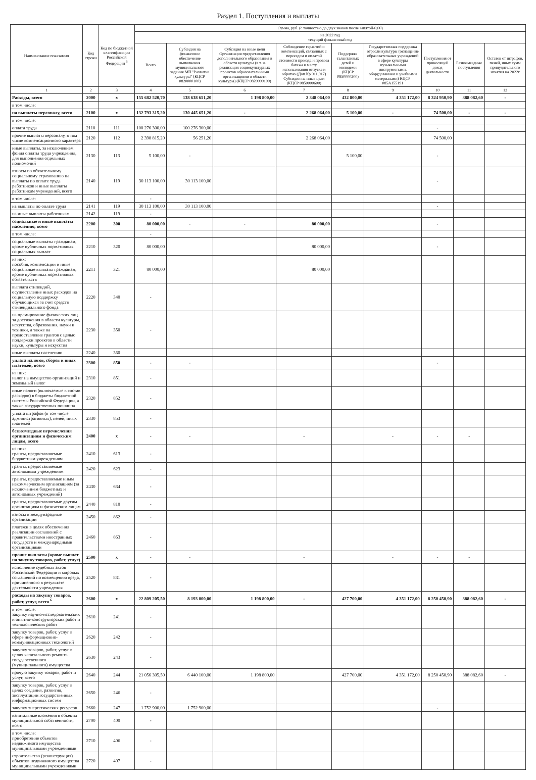Раздел 1. Поступления и выплаты
| Наименование показателя | Код строки | Код по бюджетной классификации Российской Федерации <sup>3</sup> | Сумма, руб. (с точностью до двух знаков после запятой-0,00) | | | | | | | | |
| --- | --- | --- | --- | --- | --- | --- | --- | --- | --- | --- | --- |
| | | | на 2022 год текущий финансовый год | | | | | | | | |
| | | | Всего | Субсидия на финансовое обеспечение выполнения муниципального задания МП "Развитие культуры" (КЦСР 0820000100) | Субсидия на иные цели Организация предоставления дополнительного образования в области культуры (в т. ч. реализация социокультурных проектов образовательными организациями в области культуры) (КЦСР 0820000100) | Соблюдение гарантий и компенсаций, связанных с переездом и оплатой стоимости проезда и провоза багажа к месту использования отпуска и обратно (Доп.Кр 911,917) Субсидии на иные цели (КЦСР 0850000600) | Поддержка талантливых детей и молодежи (КЦСР 0850000200) | Государственная поддержка отрасли культуры (оснащение образовательных учреждений в сфере культуры музыкальными инструментами, оборудованием и учебными материалами) КЦСР 085А155191 | Поступления от приносящей доход деятельности | Безвозмездные поступления | Остаток от штрафов, пеней, иных сумм принудительного изъятия на 2022г |
| 1 | 2 | 3 | 4 | 5 | 6 | 7 | 8 | 9 | 10 | 11 | 12 |
| Расходы, всего | 2000 | x | 155 682 520,70 | 138 638 651,20 | 1 198 800,00 | 2 348 064,00 | 432 800,00 | 4 351 172,00 | 8 324 950,90 | 388 082,60 | - |
| в том числе: | | | | | | | | | | | |
| на выплаты персоналу, всего | 2100 | x | 132 793 315,20 | 130 445 651,20 | - | 2 268 064,00 | 5 100,00 | - | 74 500,00 | - | - |
| в том числе: | | | | | | | | | | | |
| оплата труда | 2110 | 111 | 100 276 300,00 | 100 276 300,00 | | | | | - | | |
| прочие выплаты персоналу, в том числе компенсационного характера | 2120 | 112 | 2 398 815,20 | 56 251,20 | | 2 268 064,00 | | | 74 500,00 | | |
| иные выплаты, за исключением фонда оплаты труда учреждения, для выполнения отдельных полномочий | 2130 | 113 | 5 100,00 | - | | | 5 100,00 | | - | | |
| взносы по обязательному социальному страхованию на выплаты по оплате труда работников и иные выплаты работникам учреждений, всего | 2140 | 119 | 30 113 100,00 | 30 113 100,00 | | | | | - | | |
| в том числе: | | | - | | | | | | | | |
| на выплаты по оплате труда | 2141 | 119 | 30 113 100,00 | 30 113 100,00 | | | | | - | | |
| на иные выплаты работникам | 2142 | 119 | - | | | | | | | | |
| социальные и иные выплаты населению, всего | 2200 | 300 | 80 000,00 | - | - | 80 000,00 | | | - | | |
| в том числе: | | | - | | | | | | | | |
| социальные выплаты гражданам, кроме публичных нормативных социальных выплат | 2210 | 320 | 80 000,00 | | | 80 000,00 | | | - | | |
| из них: пособия, компенсации и иные социальные выплаты гражданам, кроме публичных нормативных обязательств | 2211 | 321 | 80 000,00 | | | 80 000,00 | | | | | |
| выплата стипендий, осуществление иных расходов на социальную поддержку обучающихся за счет средств стипендиального фонда | 2220 | 340 | - | | | | | | | | |
| на премирование физических лиц за достижения в области культуры, искусства, образования, науки и техники, а также на предоставление грантов с целью поддержки проектов в области науки, культуры и искусства | 2230 | 350 | - | | | | | | | | |
| иные выплаты населению | 2240 | 360 | | | | | | | | | |
| уплата налогов, сборов и иных платежей, всего | 2300 | 850 | - | - | | | | | - | | |
| из них: налог на имущество организаций и земельный налог | 2310 | 851 | - | | | | | | | | |
| иные налоги (включаемые в состав расходов) в бюджеты бюджетной системы Российской Федерации, а также государственная пошлина | 2320 | 852 | - | | | | | | | | |
| уплата штрафов (в том числе административных), пеней, иных платежей | 2330 | 853 | - | | | | | | | | |
| безвозмездные перечисления организациям и физическим лицам, всего | 2400 | x | - | - | | - | | - | - | - | |
| из них: гранты, предоставляемые бюджетным учреждениям | 2410 | 613 | - | | | | | | | | |
| гранты, предоставляемые автономным учреждениям | 2420 | 623 | - | | | | | | | | |
| гранты, предоставляемые иным некоммерческим организациям (за исключением бюджетных и автономных учреждений) | 2430 | 634 | - | | | | | | | | |
| гранты, предоставляемые другим организациям и физическим лицам | 2440 | 810 | - | | | | | | | | |
| взносы в международные организации | 2450 | 862 | - | | | | | | | | |
| платежи в целях обеспечения реализации соглашений с правительствами иностранных государств и международными организациями | 2460 | 863 | - | | | | | | | | |
| прочие выплаты (кроме выплат на закупку товаров, работ, услуг) | 2500 | x | - | - | | - | | - | - | - | |
| исполнение судебных актов Российской Федерации и мировых соглашений по возмещению вреда, причиненного в результате деятельности учреждения | 2520 | 831 | - | | | | | | | | |
| расходы на закупку товаров, работ, услуг, всего <sup>6</sup> | 2600 | x | 22 809 205,50 | 8 193 000,00 | 1 198 800,00 | - | 427 700,00 | 4 351 172,00 | 8 250 450,90 | 388 082,60 | - |
| в том числе: закупку научно-исследовательских и опытно-конструкторских работ и технологических работ | 2610 | 241 | - | | | | | | | | |
| закупку товаров, работ, услуг в сфере информационно-коммуникационных технологий | 2620 | 242 | - | | | | | | | | |
| закупку товаров, работ, услуг в целях капитального ремонта государственного (муниципального) имущества | 2630 | 243 | - | | | | | | | | |
| прочую закупку товаров, работ и услуг, всего | 2640 | 244 | 21 056 305,50 | 6 440 100,00 | 1 198 800,00 | | 427 700,00 | 4 351 172,00 | 8 250 450,90 | 388 082,60 | - |
| закупку товаров, работ, услуг в целях создания, развития, эксплуатации государственных информационных систем | 2650 | 246 | - | | | | | | | | |
| закупку энергетических ресурсов | 2660 | 247 | 1 752 900,00 | 1 752 900,00 | | | | | - | | |
| капитальные вложения в объекты муниципальной собственности, всего | 2700 | 400 | - | | | | | | | | |
| в том числе: приобретение объектов недвижимого имущества муниципальными учреждениями | 2710 | 406 | - | | | | | | | | |
| строительство (реконструкция) объектов недвижимого имущества муниципальными учреждениями | 2720 | 407 | - | | | | | | | | |